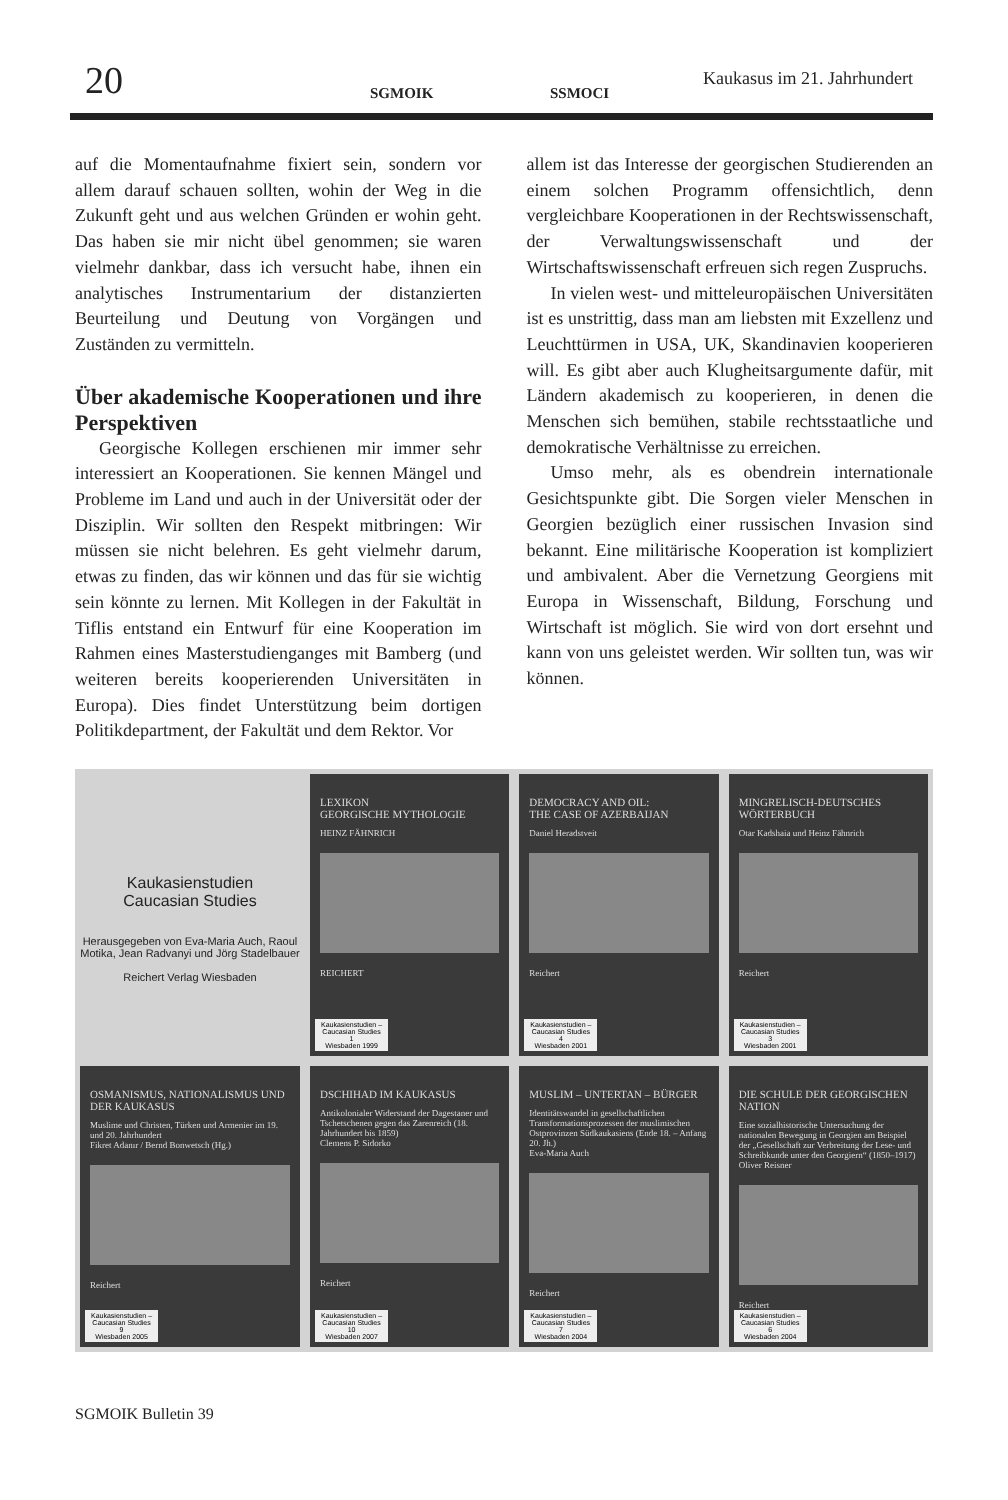20 SGMOIK SSMOCI
Kaukasus im 21. Jahrhundert
auf die Momentaufnahme fixiert sein, sondern vor allem darauf schauen sollten, wohin der Weg in die Zukunft geht und aus welchen Gründen er wohin geht. Das haben sie mir nicht übel genommen; sie waren vielmehr dankbar, dass ich versucht habe, ihnen ein analytisches Instrumentarium der distanzierten Beurteilung und Deutung von Vorgängen und Zuständen zu vermitteln.
Über akademische Kooperationen und ihre Perspektiven
Georgische Kollegen erschienen mir immer sehr interessiert an Kooperationen. Sie kennen Mängel und Probleme im Land und auch in der Universität oder der Disziplin. Wir sollten den Respekt mitbringen: Wir müssen sie nicht belehren. Es geht vielmehr darum, etwas zu finden, das wir können und das für sie wichtig sein könnte zu lernen. Mit Kollegen in der Fakultät in Tiflis entstand ein Entwurf für eine Kooperation im Rahmen eines Masterstudienganges mit Bamberg (und weiteren bereits kooperierenden Universitäten in Europa). Dies findet Unterstützung beim dortigen Politikdepartment, der Fakultät und dem Rektor. Vor
allem ist das Interesse der georgischen Studierenden an einem solchen Programm offensichtlich, denn vergleichbare Kooperationen in der Rechtswissenschaft, der Verwaltungswissenschaft und der Wirtschaftswissenschaft erfreuen sich regen Zuspruchs.
In vielen west- und mitteleuropäischen Universitäten ist es unstrittig, dass man am liebsten mit Exzellenz und Leuchttürmen in USA, UK, Skandinavien kooperieren will. Es gibt aber auch Klugheitsargumente dafür, mit Ländern akademisch zu kooperieren, in denen die Menschen sich bemühen, stabile rechtsstaatliche und demokratische Verhältnisse zu erreichen.
Umso mehr, als es obendrein internationale Gesichtspunkte gibt. Die Sorgen vieler Menschen in Georgien bezüglich einer russischen Invasion sind bekannt. Eine militärische Kooperation ist kompliziert und ambivalent. Aber die Vernetzung Georgiens mit Europa in Wissenschaft, Bildung, Forschung und Wirtschaft ist möglich. Sie wird von dort ersehnt und kann von uns geleistet werden. Wir sollten tun, was wir können.
Kaukasienstudien
Caucasian Studies
Herausgegeben von Eva-Maria Auch, Raoul Motika, Jean Radvanyi und Jörg Stadelbauer
Reichert Verlag Wiesbaden
LEXIKON
GEORGISCHE MYTHOLOGIE
HEINZ FÄHNRICH
REICHERT
Kaukasienstudien –
Caucasian Studies
1
Wiesbaden 1999
DEMOCRACY AND OIL:
THE CASE OF AZERBAIJAN
Daniel Heradstveit
Reichert
Kaukasienstudien –
Caucasian Studies
4
Wiesbaden 2001
MINGRELISCH-DEUTSCHES WÖRTERBUCH
Otar Kadshaia und Heinz Fähnrich
Reichert
Kaukasienstudien –
Caucasian Studies
3
Wiesbaden 2001
OSMANISMUS, NATIONALISMUS UND DER KAUKASUS
Muslime und Christen, Türken und Armenier im 19. und 20. Jahrhundert
Fikret Adanır / Bernd Bonwetsch (Hg.)
Reichert
Kaukasienstudien –
Caucasian Studies
9
Wiesbaden 2005
DSCHIHAD IM KAUKASUS
Antikolonialer Widerstand der Dagestaner und Tschetschenen gegen das Zarenreich (18. Jahrhundert bis 1859)
Clemens P. Sidorko
Reichert
Kaukasienstudien –
Caucasian Studies
10
Wiesbaden 2007
MUSLIM – UNTERTAN – BÜRGER
Identitätswandel in gesellschaftlichen Transformationsprozessen der muslimischen Ostprovinzen Südkaukasiens (Ende 18. – Anfang 20. Jh.)
Eva-Maria Auch
Reichert
Kaukasienstudien –
Caucasian Studies
7
Wiesbaden 2004
DIE SCHULE DER GEORGISCHEN NATION
Eine sozialhistorische Untersuchung der nationalen Bewegung in Georgien am Beispiel der „Gesellschaft zur Verbreitung der Lese- und Schreibkunde unter den Georgiern“ (1850–1917)
Oliver Reisner
Reichert
Kaukasienstudien –
Caucasian Studies
6
Wiesbaden 2004
SGMOIK Bulletin 39